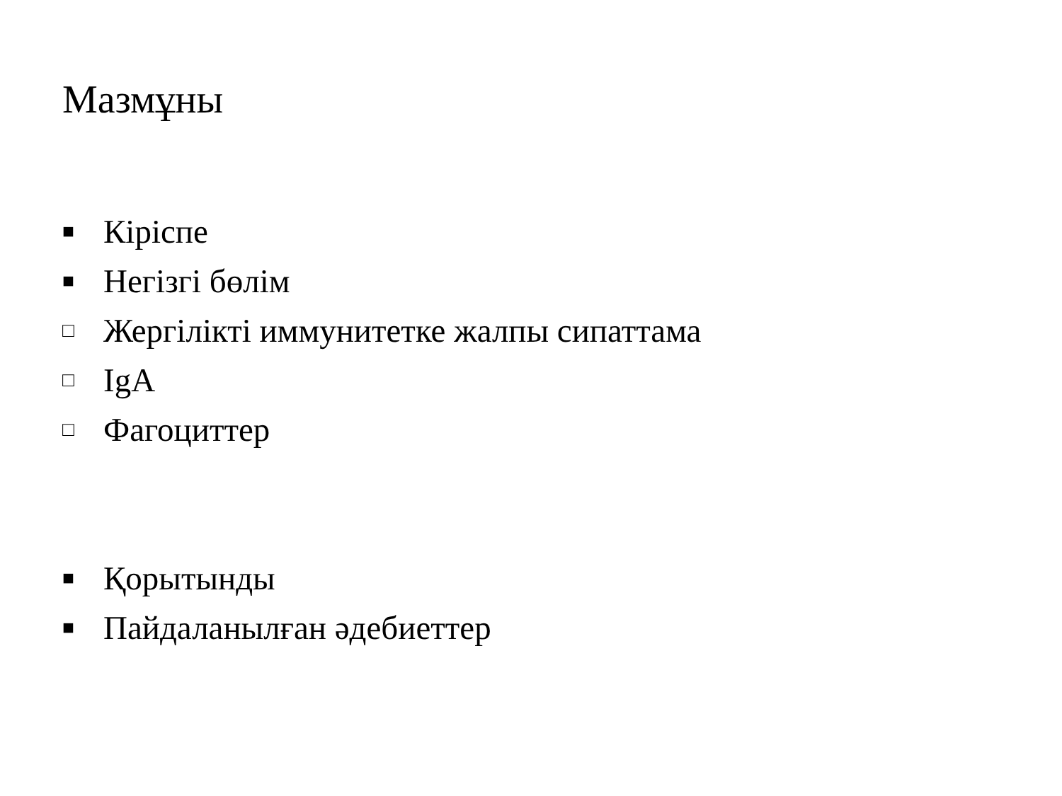Мазмұны
■ Кіріспе
■ Негізгі бөлім
□ Жергілікті иммунитетке жалпы сипаттама
□ IgA
□ Фагоциттер
■ Қорытынды
■ Пайдаланылған әдебиеттер